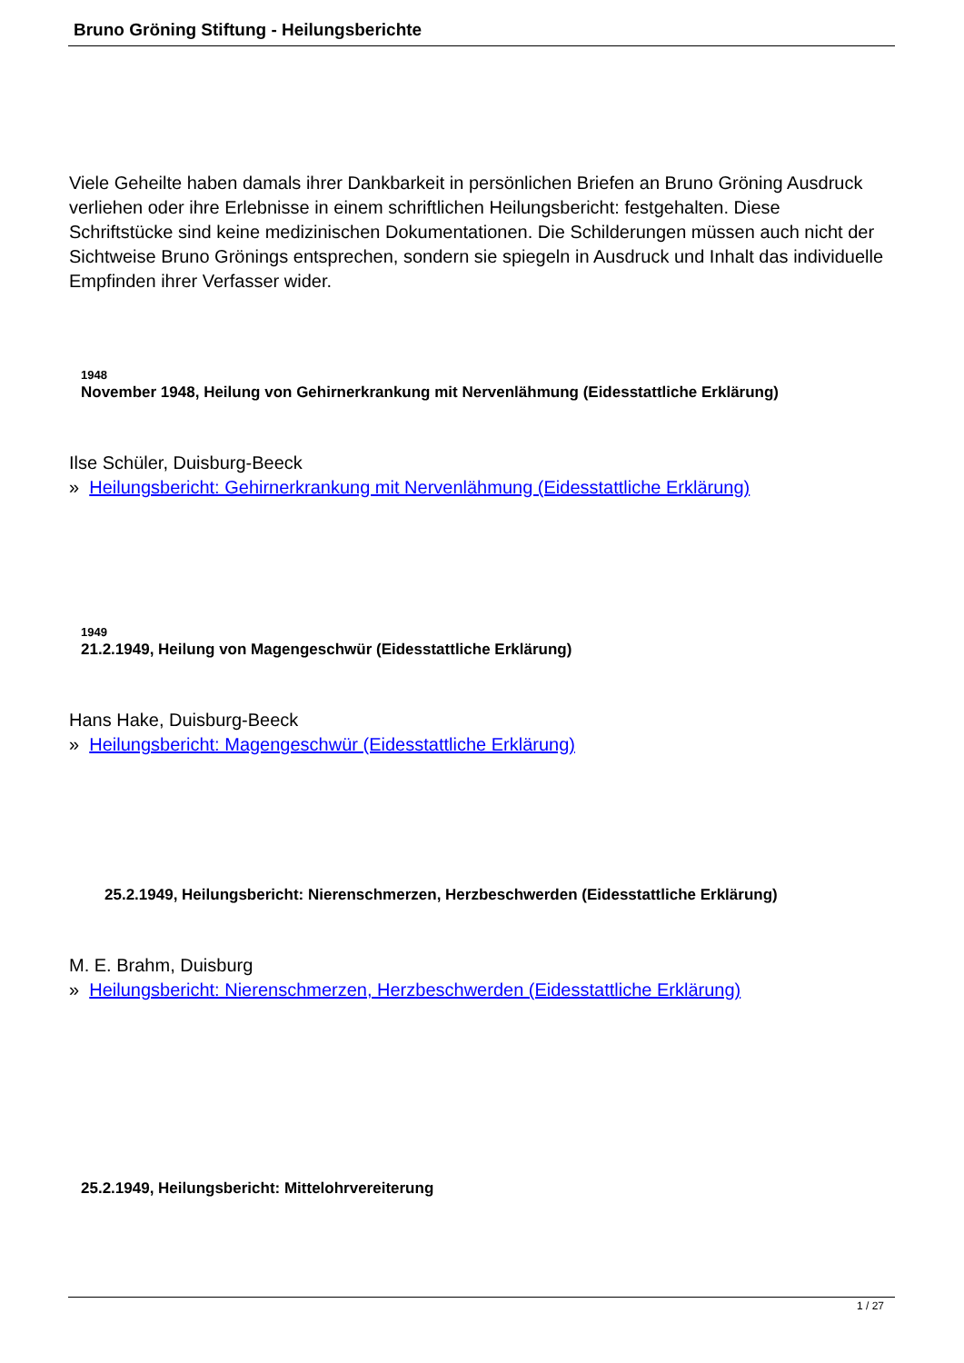Bruno Gröning Stiftung - Heilungsberichte
Viele Geheilte haben damals ihrer Dankbarkeit in persönlichen Briefen an Bruno Gröning Ausdruck verliehen oder ihre Erlebnisse in einem schriftlichen Heilungsbericht: festgehalten. Diese Schriftstücke sind keine medizinischen Dokumentationen. Die Schilderungen müssen auch nicht der Sichtweise Bruno Grönings entsprechen, sondern sie spiegeln in Ausdruck und Inhalt das individuelle Empfinden ihrer Verfasser wider.
1948
November 1948, Heilung von Gehirnerkrankung mit Nervenlähmung (Eidesstattliche Erklärung)
Ilse Schüler, Duisburg-Beeck
» Heilungsbericht: Gehirnerkrankung mit Nervenlähmung (Eidesstattliche Erklärung)
1949
21.2.1949, Heilung von Magengeschwür (Eidesstattliche Erklärung)
Hans Hake, Duisburg-Beeck
» Heilungsbericht: Magengeschwür (Eidesstattliche Erklärung)
25.2.1949, Heilungsbericht: Nierenschmerzen, Herzbeschwerden (Eidesstattliche Erklärung)
M. E. Brahm, Duisburg
» Heilungsbericht: Nierenschmerzen, Herzbeschwerden (Eidesstattliche Erklärung)
25.2.1949, Heilungsbericht: Mittelohrvereiterung
1 / 27